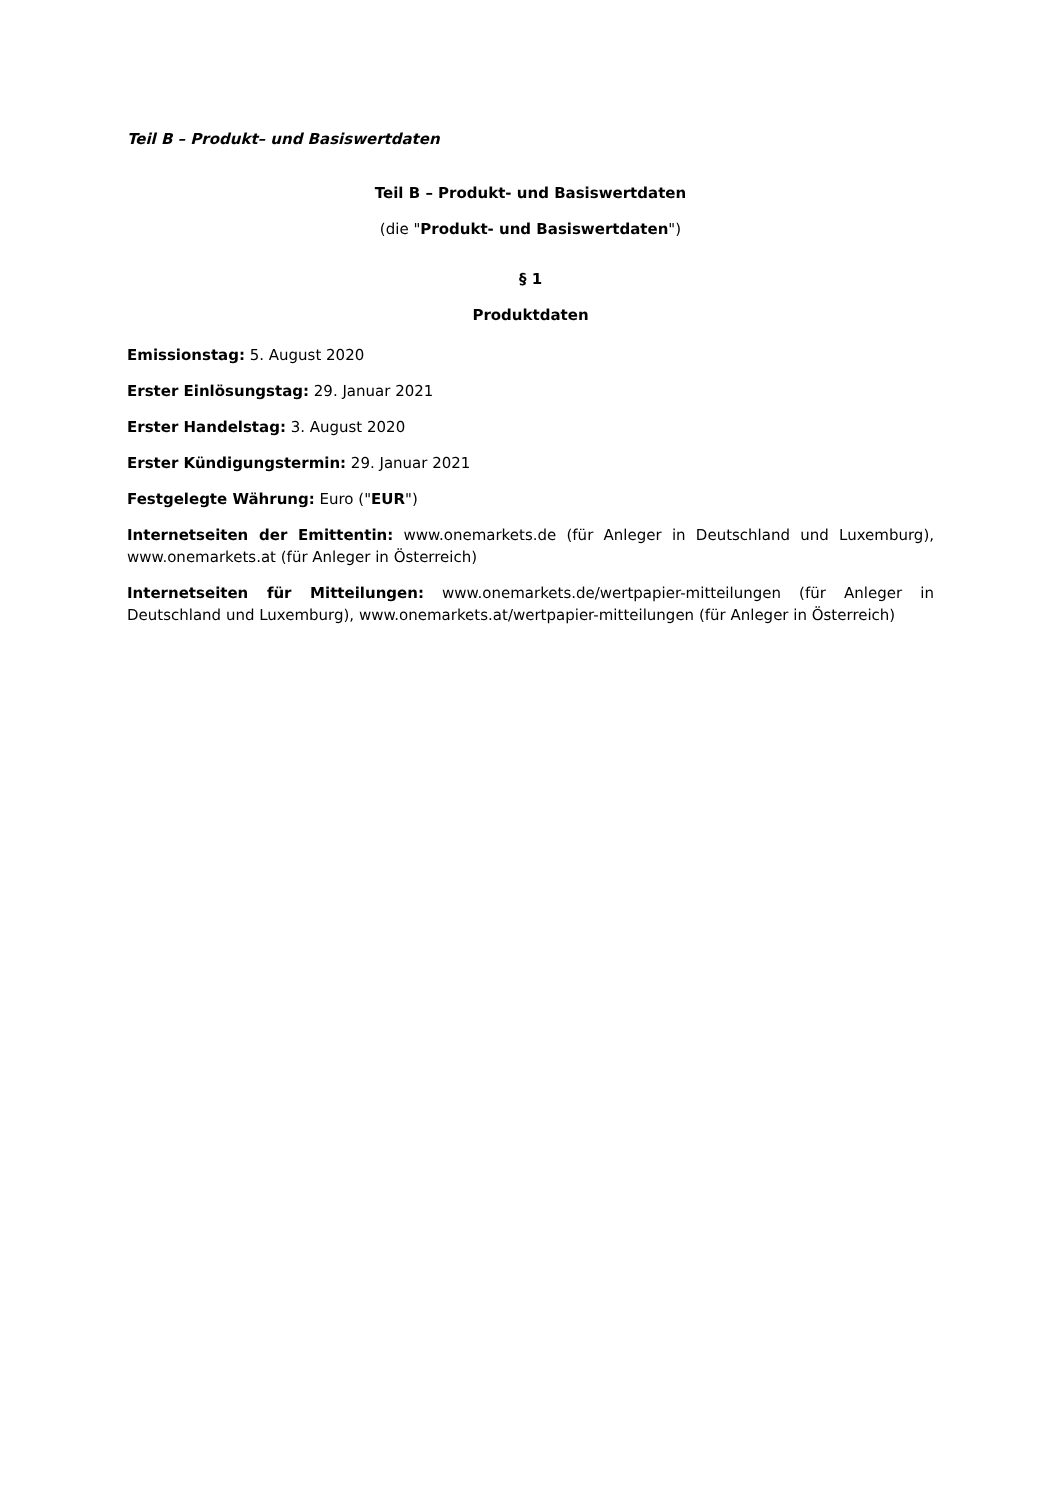Teil B – Produkt– und Basiswertdaten
Teil B – Produkt- und Basiswertdaten
(die "Produkt- und Basiswertdaten")
§ 1
Produktdaten
Emissionstag: 5. August 2020
Erster Einlösungstag: 29. Januar 2021
Erster Handelstag: 3. August 2020
Erster Kündigungstermin: 29. Januar 2021
Festgelegte Währung: Euro ("EUR")
Internetseiten der Emittentin: www.onemarkets.de (für Anleger in Deutschland und Luxemburg), www.onemarkets.at (für Anleger in Österreich)
Internetseiten für Mitteilungen: www.onemarkets.de/wertpapier-mitteilungen (für Anleger in Deutschland und Luxemburg), www.onemarkets.at/wertpapier-mitteilungen (für Anleger in Österreich)